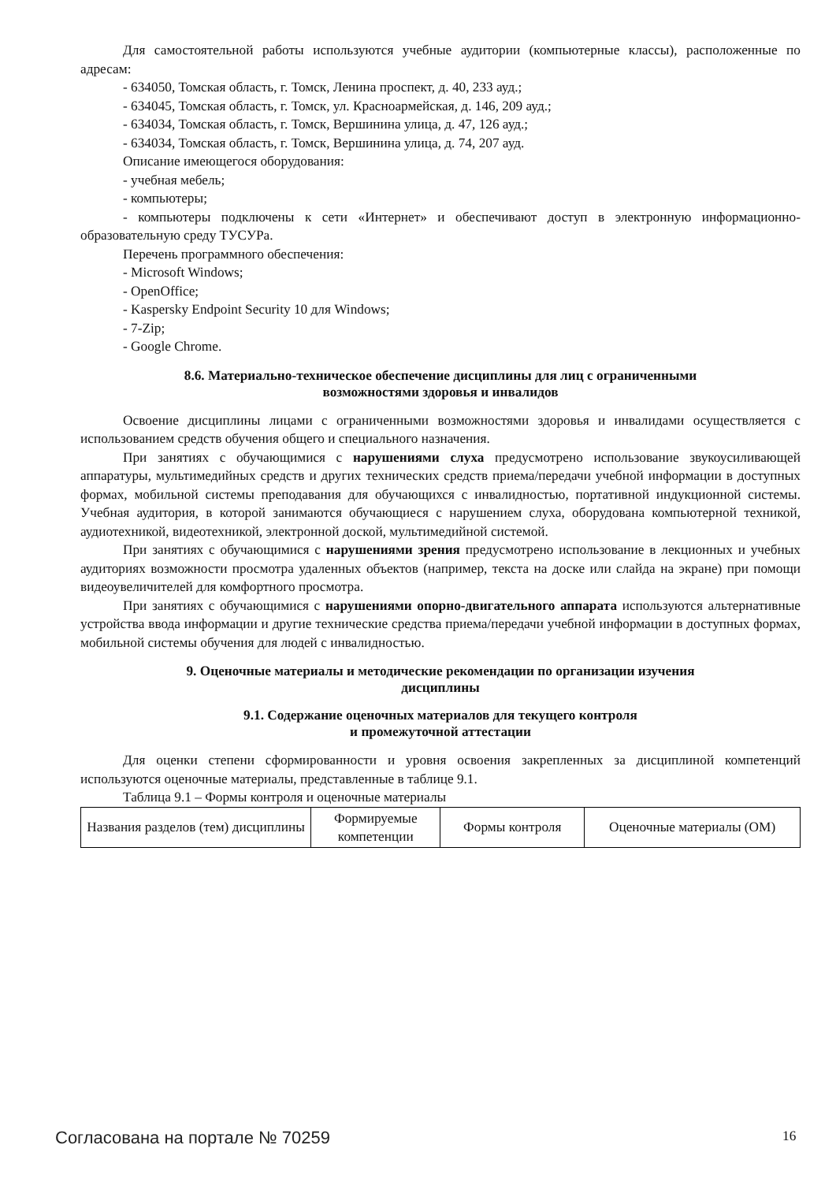Для самостоятельной работы используются учебные аудитории (компьютерные классы), расположенные по адресам:
- 634050, Томская область, г. Томск, Ленина проспект, д. 40, 233 ауд.;
- 634045, Томская область, г. Томск, ул. Красноармейская, д. 146, 209 ауд.;
- 634034, Томская область, г. Томск, Вершинина улица, д. 47, 126 ауд.;
- 634034, Томская область, г. Томск, Вершинина улица, д. 74, 207 ауд.
Описание имеющегося оборудования:
- учебная мебель;
- компьютеры;
- компьютеры подключены к сети «Интернет» и обеспечивают доступ в электронную информационно-образовательную среду ТУСУРа.
Перечень программного обеспечения:
- Microsoft Windows;
- OpenOffice;
- Kaspersky Endpoint Security 10 для Windows;
- 7-Zip;
- Google Chrome.
8.6. Материально-техническое обеспечение дисциплины для лиц с ограниченными
возможностями здоровья и инвалидов
Освоение дисциплины лицами с ограниченными возможностями здоровья и инвалидами осуществляется с использованием средств обучения общего и специального назначения.
При занятиях с обучающимися с нарушениями слуха предусмотрено использование звукоусиливающей аппаратуры, мультимедийных средств и других технических средств приема/передачи учебной информации в доступных формах, мобильной системы преподавания для обучающихся с инвалидностью, портативной индукционной системы. Учебная аудитория, в которой занимаются обучающиеся с нарушением слуха, оборудована компьютерной техникой, аудиотехникой, видеотехникой, электронной доской, мультимедийной системой.
При занятиях с обучающимися с нарушениями зрения предусмотрено использование в лекционных и учебных аудиториях возможности просмотра удаленных объектов (например, текста на доске или слайда на экране) при помощи видеоувеличителей для комфортного просмотра.
При занятиях с обучающимися с нарушениями опорно-двигательного аппарата используются альтернативные устройства ввода информации и другие технические средства приема/передачи учебной информации в доступных формах, мобильной системы обучения для людей с инвалидностью.
9. Оценочные материалы и методические рекомендации по организации изучения
дисциплины
9.1. Содержание оценочных материалов для текущего контроля
и промежуточной аттестации
Для оценки степени сформированности и уровня освоения закрепленных за дисциплиной компетенций используются оценочные материалы, представленные в таблице 9.1.
Таблица 9.1 – Формы контроля и оценочные материалы
| Названия разделов (тем) дисциплины | Формируемые компетенции | Формы контроля | Оценочные материалы (ОМ) |
Согласована на портале № 70259 16